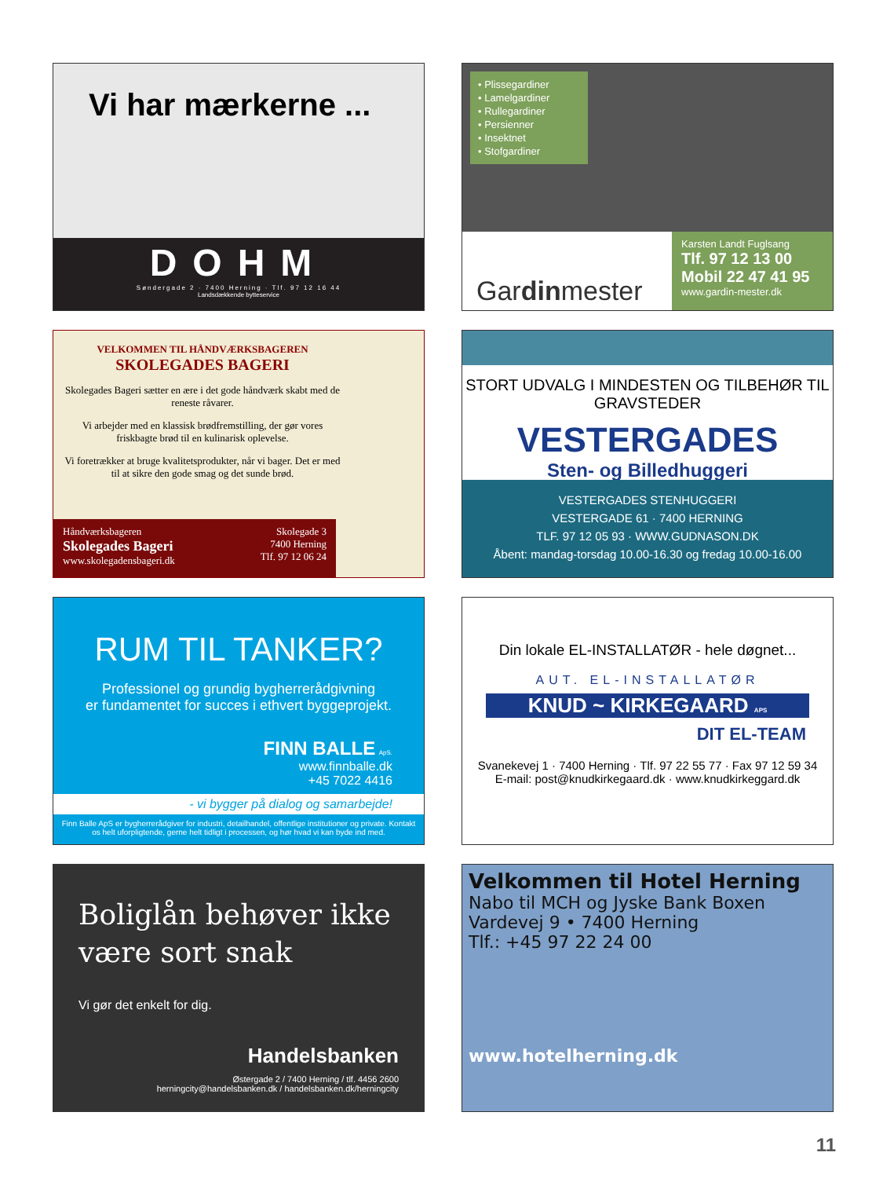Vi har mærkerne ...
DOHM
Søndergade 2 · 7400 Herning · Tlf. 97 12 16 44
Landsdækkende bytteservice
• Plissegardiner
• Lamelgardiner
• Rullegardiner
• Persienner
• Insektnet
• Stofgardiner
Gardinmester
Karsten Landt Fuglsang
Tlf. 97 12 13 00
Mobil 22 47 41 95
www.gardin-mester.dk
VELKOMMEN TIL HÅNDVÆRKSBAGEREN
SKOLEGADES BAGERI
Skolegades Bageri sætter en ære i det gode håndværk skabt med de reneste råvarer.
Vi arbejder med en klassisk brødfremstilling, der gør vores friskbagte brød til en kulinarisk oplevelse.
Vi foretrækker at bruge kvalitetsprodukter, når vi bager. Det er med til at sikre den gode smag og det sunde brød.
Håndværksbageren
Skolegades Bageri
www.skolegadensbageri.dk
Skolegade 3
7400 Herning
Tlf. 97 12 06 24
STORT UDVALG I MINDESTEN OG TILBEHØR TIL GRAVSTEDER
VESTERGADES
Sten- og Billedhuggeri
VESTERGADES STENHUGGERI
VESTERGADE 61 · 7400 HERNING
TLF. 97 12 05 93 · WWW.GUDNASON.DK
Åbent: mandag-torsdag 10.00-16.30 og fredag 10.00-16.00
RUM TIL TANKER?
Professionel og grundig bygherrerådgivning
er fundamentet for succes i ethvert byggeprojekt.
FINN BALLE ApS.
www.finnballe.dk
+45 7022 4416
- vi bygger på dialog og samarbejde!
Finn Balle ApS er bygherrerådgiver for industri, detailhandel, offentlige institutioner og private. Kontakt os helt uforpligtende, gerne helt tidligt i processen, og hør hvad vi kan byde ind med.
Din lokale EL-INSTALLATØR - hele døgnet...
AUT. EL-INSTALLATØR
KNUD ~ KIRKEGAARD APS
DIT EL-TEAM
Svanekevej 1 · 7400 Herning · Tlf. 97 22 55 77 · Fax 97 12 59 34
E-mail: post@knudkirkegaard.dk · www.knudkirkeggard.dk
Boliglån behøver ikke være sort snak
Vi gør det enkelt for dig.
Handelsbanken
Østergade 2 / 7400 Herning / tlf. 4456 2600
herningcity@handelsbanken.dk / handelsbanken.dk/herningcity
Velkommen til Hotel Herning
Nabo til MCH og Jyske Bank Boxen
Vardevej 9 • 7400 Herning
Tlf.: +45 97 22 24 00
www.hotelherning.dk
11